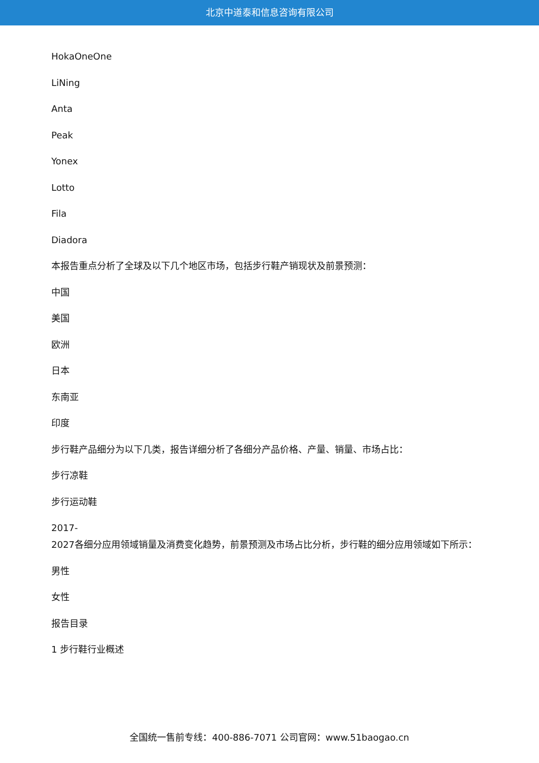北京中道泰和信息咨询有限公司
HokaOneOne
LiNing
Anta
Peak
Yonex
Lotto
Fila
Diadora
本报告重点分析了全球及以下几个地区市场，包括步行鞋产销现状及前景预测：
中国
美国
欧洲
日本
东南亚
印度
步行鞋产品细分为以下几类，报告详细分析了各细分产品价格、产量、销量、市场占比：
步行凉鞋
步行运动鞋
2017-
2027各细分应用领域销量及消费变化趋势，前景预测及市场占比分析，步行鞋的细分应用领域如下所示：
男性
女性
报告目录
1 步行鞋行业概述
全国统一售前专线：400-886-7071 公司官网：www.51baogao.cn